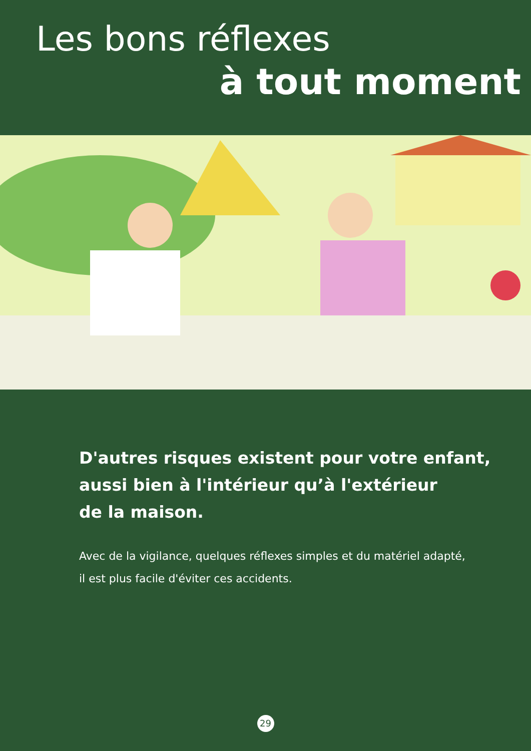Les bons réflexes
à tout moment
D'autres risques existent pour votre enfant,
aussi bien à l'intérieur qu’à l'extérieur
de la maison.
Avec de la vigilance, quelques réflexes simples et du matériel adapté,
il est plus facile d'éviter ces accidents.
29